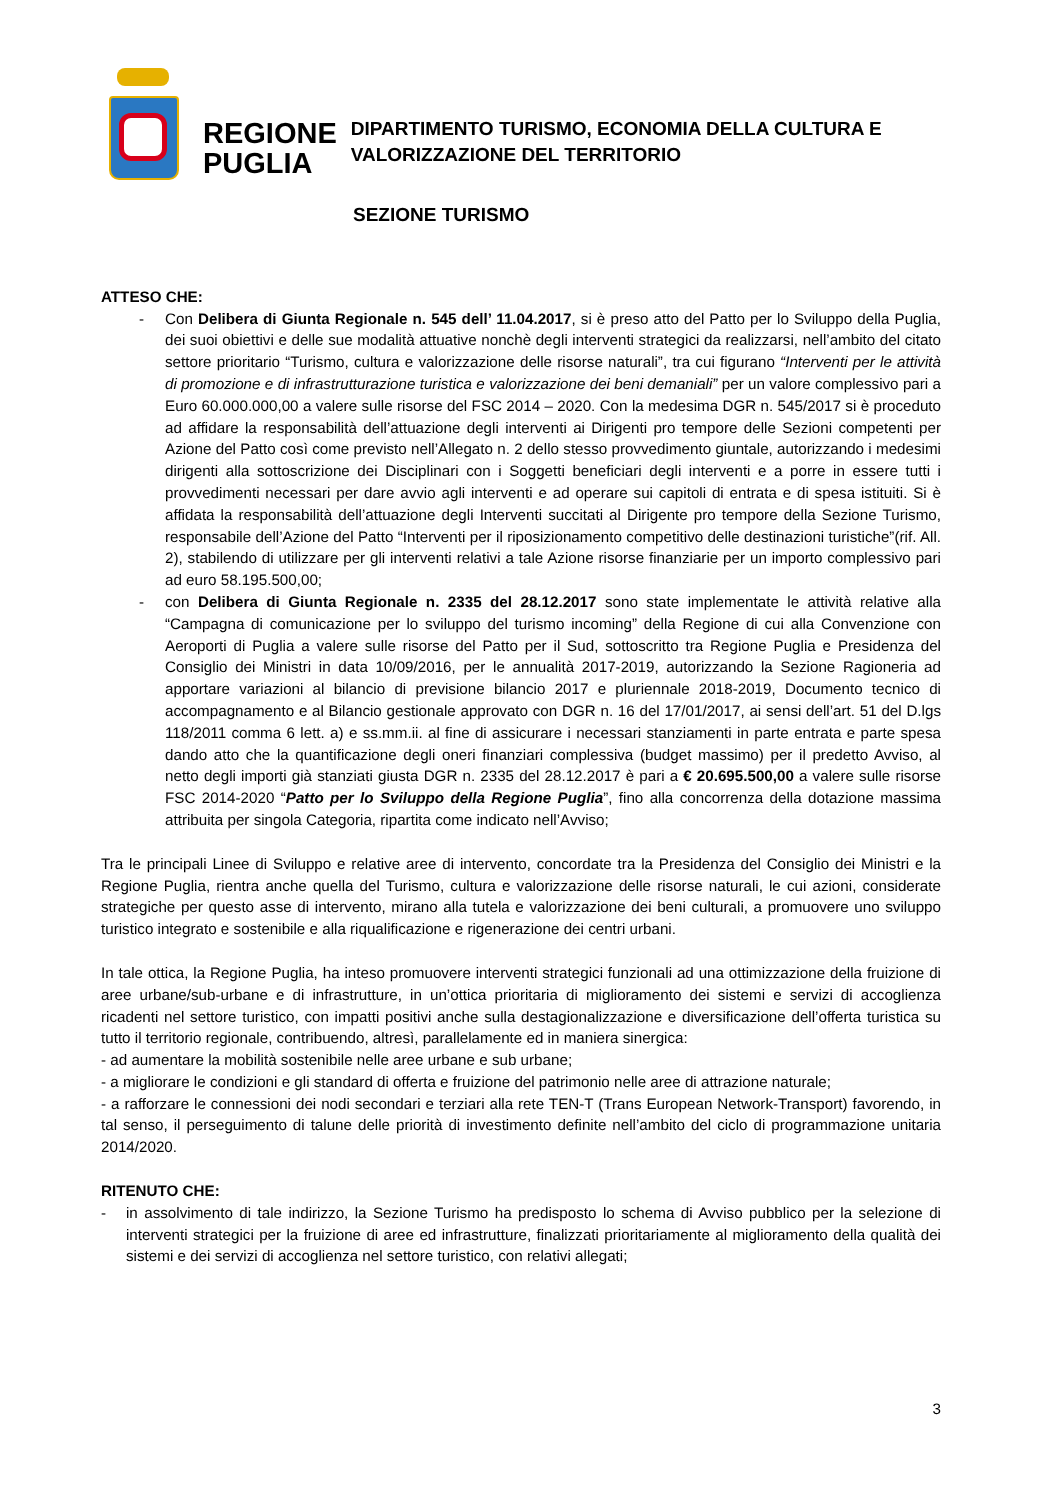REGIONE
PUGLIA
DIPARTIMENTO TURISMO, ECONOMIA DELLA CULTURA E
VALORIZZAZIONE DEL TERRITORIO
SEZIONE TURISMO
ATTESO CHE:
- Con Delibera di Giunta Regionale n. 545 dell’ 11.04.2017, si è preso atto del Patto per lo Sviluppo della Puglia, dei suoi obiettivi e delle sue modalità attuative nonchè degli interventi strategici da realizzarsi, nell’ambito del citato settore prioritario “Turismo, cultura e valorizzazione delle risorse naturali”, tra cui figurano “Interventi per le attività di promozione e di infrastrutturazione turistica e valorizzazione dei beni demaniali” per un valore complessivo pari a Euro 60.000.000,00 a valere sulle risorse del FSC 2014 – 2020. Con la medesima DGR n. 545/2017 si è proceduto ad affidare la responsabilità dell’attuazione degli interventi ai Dirigenti pro tempore delle Sezioni competenti per Azione del Patto così come previsto nell’Allegato n. 2 dello stesso provvedimento giuntale, autorizzando i medesimi dirigenti alla sottoscrizione dei Disciplinari con i Soggetti beneficiari degli interventi e a porre in essere tutti i provvedimenti necessari per dare avvio agli interventi e ad operare sui capitoli di entrata e di spesa istituiti. Si è affidata la responsabilità dell’attuazione degli Interventi succitati al Dirigente pro tempore della Sezione Turismo, responsabile dell’Azione del Patto “Interventi per il riposizionamento competitivo delle destinazioni turistiche”(rif. All. 2), stabilendo di utilizzare per gli interventi relativi a tale Azione risorse finanziarie per un importo complessivo pari ad euro 58.195.500,00;
- con Delibera di Giunta Regionale n. 2335 del 28.12.2017 sono state implementate le attività relative alla “Campagna di comunicazione per lo sviluppo del turismo incoming” della Regione di cui alla Convenzione con Aeroporti di Puglia a valere sulle risorse del Patto per il Sud, sottoscritto tra Regione Puglia e Presidenza del Consiglio dei Ministri in data 10/09/2016, per le annualità 2017-2019, autorizzando la Sezione Ragioneria ad apportare variazioni al bilancio di previsione bilancio 2017 e pluriennale 2018-2019, Documento tecnico di accompagnamento e al Bilancio gestionale approvato con DGR n. 16 del 17/01/2017, ai sensi dell’art. 51 del D.lgs 118/2011 comma 6 lett. a) e ss.mm.ii. al fine di assicurare i necessari stanziamenti in parte entrata e parte spesa dando atto che la quantificazione degli oneri finanziari complessiva (budget massimo) per il predetto Avviso, al netto degli importi già stanziati giusta DGR n. 2335 del 28.12.2017 è pari a € 20.695.500,00 a valere sulle risorse FSC 2014-2020 “Patto per lo Sviluppo della Regione Puglia”, fino alla concorrenza della dotazione massima attribuita per singola Categoria, ripartita come indicato nell’Avviso;
Tra le principali Linee di Sviluppo e relative aree di intervento, concordate tra la Presidenza del Consiglio dei Ministri e la Regione Puglia, rientra anche quella del Turismo, cultura e valorizzazione delle risorse naturali, le cui azioni, considerate strategiche per questo asse di intervento, mirano alla tutela e valorizzazione dei beni culturali, a promuovere uno sviluppo turistico integrato e sostenibile e alla riqualificazione e rigenerazione dei centri urbani.
In tale ottica, la Regione Puglia, ha inteso promuovere interventi strategici funzionali ad una ottimizzazione della fruizione di aree urbane/sub-urbane e di infrastrutture, in un’ottica prioritaria di miglioramento dei sistemi e servizi di accoglienza ricadenti nel settore turistico, con impatti positivi anche sulla destagionalizzazione e diversificazione dell’offerta turistica su tutto il territorio regionale, contribuendo, altresì, parallelamente ed in maniera sinergica:
- ad aumentare la mobilità sostenibile nelle aree urbane e sub urbane;
- a migliorare le condizioni e gli standard di offerta e fruizione del patrimonio nelle aree di attrazione naturale;
- a rafforzare le connessioni dei nodi secondari e terziari alla rete TEN-T (Trans European Network-Transport) favorendo, in tal senso, il perseguimento di talune delle priorità di investimento definite nell’ambito del ciclo di programmazione unitaria 2014/2020.
RITENUTO CHE:
- in assolvimento di tale indirizzo, la Sezione Turismo ha predisposto lo schema di Avviso pubblico per la selezione di interventi strategici per la fruizione di aree ed infrastrutture, finalizzati prioritariamente al miglioramento della qualità dei sistemi e dei servizi di accoglienza nel settore turistico, con relativi allegati;
3